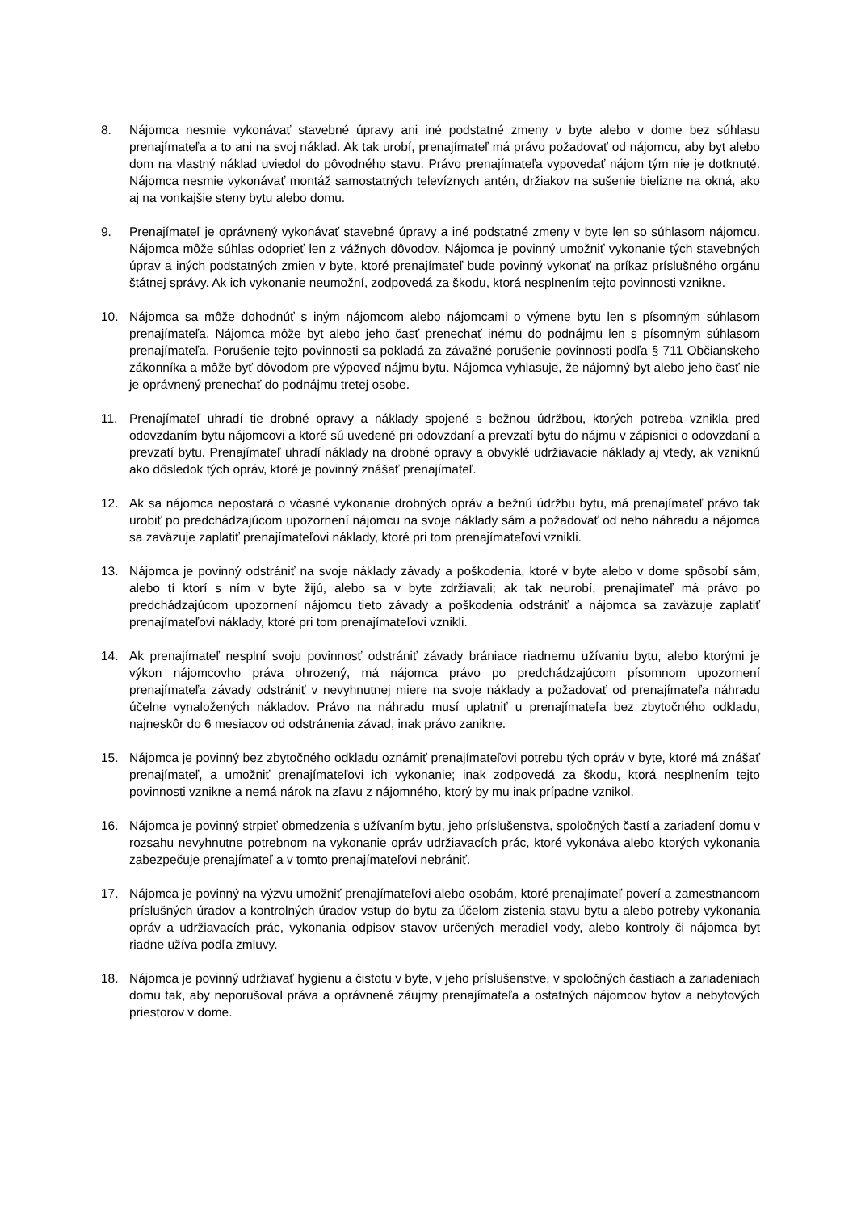8. Nájomca nesmie vykonávať stavebné úpravy ani iné podstatné zmeny v byte alebo v dome bez súhlasu prenajímateľa a to ani na svoj náklad. Ak tak urobí, prenajímateľ má právo požadovať od nájomcu, aby byt alebo dom na vlastný náklad uviedol do pôvodného stavu. Právo prenajímateľa vypovedať nájom tým nie je dotknuté. Nájomca nesmie vykonávať montáž samostatných televíznych antén, držiakov na sušenie bielizne na okná, ako aj na vonkajšie steny bytu alebo domu.
9. Prenajímateľ je oprávnený vykonávať stavebné úpravy a iné podstatné zmeny v byte len so súhlasom nájomcu. Nájomca môže súhlas odoprieť len z vážnych dôvodov. Nájomca je povinný umožniť vykonanie tých stavebných úprav a iných podstatných zmien v byte, ktoré prenajímateľ bude povinný vykonať na príkaz príslušného orgánu štátnej správy. Ak ich vykonanie neumožní, zodpovedá za škodu, ktorá nesplnením tejto povinnosti vznikne.
10. Nájomca sa môže dohodnúť s iným nájomcom alebo nájomcami o výmene bytu len s písomným súhlasom prenajímateľa. Nájomca môže byt alebo jeho časť prenechať inému do podnájmu len s písomným súhlasom prenajímateľa. Porušenie tejto povinnosti sa pokladá za závažné porušenie povinnosti podľa § 711 Občianskeho zákonníka a môže byť dôvodom pre výpoveď nájmu bytu. Nájomca vyhlasuje, že nájomný byt alebo jeho časť nie je oprávnený prenechať do podnájmu tretej osobe.
11. Prenajímateľ uhradí tie drobné opravy a náklady spojené s bežnou údržbou, ktorých potreba vznikla pred odovzdaním bytu nájomcovi a ktoré sú uvedené pri odovzdaní a prevzatí bytu do nájmu v zápisnici o odovzdaní a prevzatí bytu. Prenajímateľ uhradí náklady na drobné opravy a obvyklé udržiavacie náklady aj vtedy, ak vzniknú ako dôsledok tých opráv, ktoré je povinný znášať prenajímateľ.
12. Ak sa nájomca nepostará o včasné vykonanie drobných opráv a bežnú údržbu bytu, má prenajímateľ právo tak urobiť po predchádzajúcom upozornení nájomcu na svoje náklady sám a požadovať od neho náhradu a nájomca sa zaväzuje zaplatiť prenajímateľovi náklady, ktoré pri tom prenajímateľovi vznikli.
13. Nájomca je povinný odstrániť na svoje náklady závady a poškodenia, ktoré v byte alebo v dome spôsobí sám, alebo tí ktorí s ním v byte žijú, alebo sa v byte zdržiavali; ak tak neurobí, prenajímateľ má právo po predchádzajúcom upozornení nájomcu tieto závady a poškodenia odstrániť a nájomca sa zaväzuje zaplatiť prenajímateľovi náklady, ktoré pri tom prenajímateľovi vznikli.
14. Ak prenajímateľ nesplní svoju povinnosť odstrániť závady brániace riadnemu užívaniu bytu, alebo ktorými je výkon nájomcovho práva ohrozený, má nájomca právo po predchádzajúcom písomnom upozornení prenajímateľa závady odstrániť v nevyhnutnej miere na svoje náklady a požadovať od prenajímateľa náhradu účelne vynaložených nákladov. Právo na náhradu musí uplatniť u prenajímateľa bez zbytočného odkladu, najneskôr do 6 mesiacov od odstránenia závad, inak právo zanikne.
15. Nájomca je povinný bez zbytočného odkladu oznámiť prenajímateľovi potrebu tých opráv v byte, ktoré má znášať prenajímateľ, a umožniť prenajímateľovi ich vykonanie; inak zodpovedá za škodu, ktorá nesplnením tejto povinnosti vznikne a nemá nárok na zľavu z nájomného, ktorý by mu inak prípadne vznikol.
16. Nájomca je povinný strpieť obmedzenia s užívaním bytu, jeho príslušenstva, spoločných častí a zariadení domu v rozsahu nevyhnutne potrebnom na vykonanie opráv udržiavacích prác, ktoré vykonáva alebo ktorých vykonania zabezpečuje prenajímateľ a v tomto prenajímateľovi nebrániť.
17. Nájomca je povinný na výzvu umožniť prenajímateľovi alebo osobám, ktoré prenajímateľ poverí a zamestnancom príslušných úradov a kontrolných úradov vstup do bytu za účelom zistenia stavu bytu a alebo potreby vykonania opráv a udržiavacích prác, vykonania odpisov stavov určených meradiel vody, alebo kontroly či nájomca byt riadne užíva podľa zmluvy.
18. Nájomca je povinný udržiavať hygienu a čistotu v byte, v jeho príslušenstve, v spoločných častiach a zariadeniach domu tak, aby neporušoval práva a oprávnené záujmy prenajímateľa a ostatných nájomcov bytov a nebytových priestorov v dome.